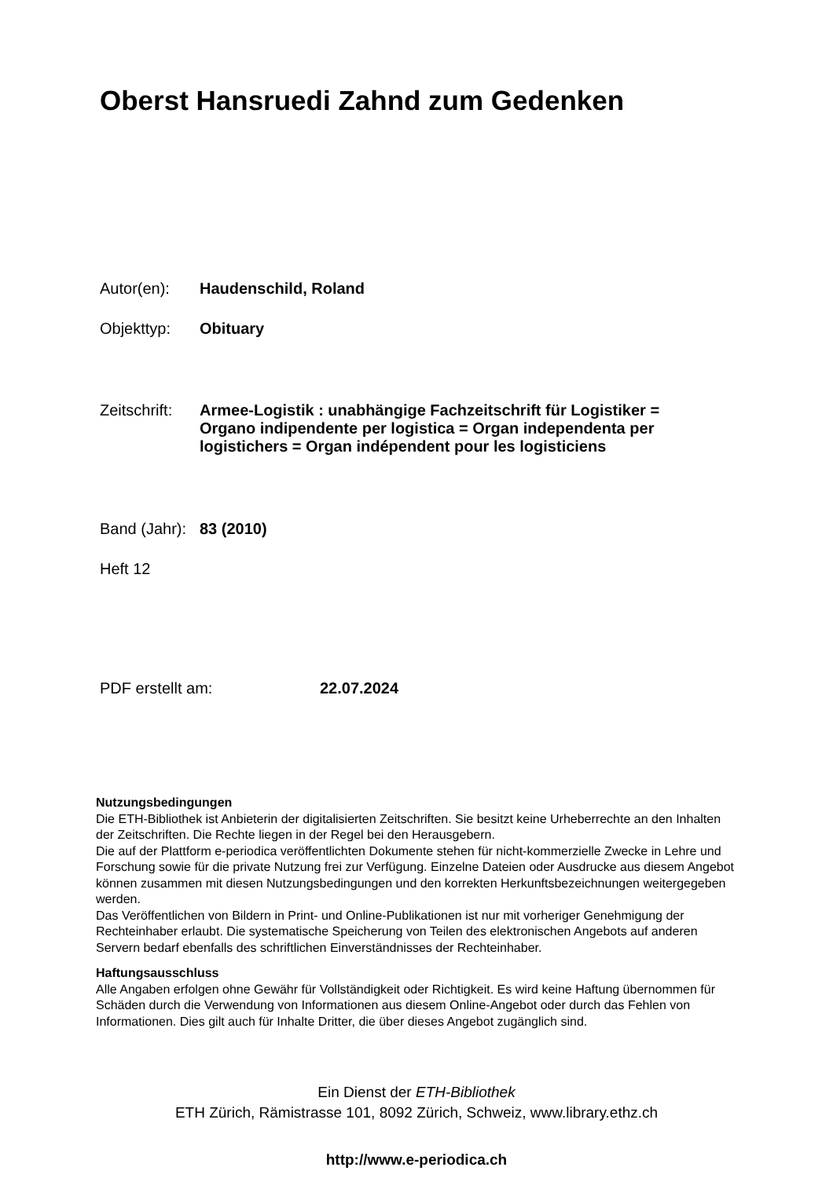Oberst Hansruedi Zahnd zum Gedenken
Autor(en): Haudenschild, Roland
Objekttyp: Obituary
Zeitschrift: Armee-Logistik : unabhängige Fachzeitschrift für Logistiker =
Organo indipendente per logistica = Organ independenta per
logistichers = Organ indépendent pour les logisticiens
Band (Jahr): 83 (2010)
Heft 12
PDF erstellt am: 22.07.2024
Nutzungsbedingungen
Die ETH-Bibliothek ist Anbieterin der digitalisierten Zeitschriften. Sie besitzt keine Urheberrechte an den Inhalten der Zeitschriften. Die Rechte liegen in der Regel bei den Herausgebern.
Die auf der Plattform e-periodica veröffentlichten Dokumente stehen für nicht-kommerzielle Zwecke in Lehre und Forschung sowie für die private Nutzung frei zur Verfügung. Einzelne Dateien oder Ausdrucke aus diesem Angebot können zusammen mit diesen Nutzungsbedingungen und den korrekten Herkunftsbezeichnungen weitergegeben werden.
Das Veröffentlichen von Bildern in Print- und Online-Publikationen ist nur mit vorheriger Genehmigung der Rechteinhaber erlaubt. Die systematische Speicherung von Teilen des elektronischen Angebots auf anderen Servern bedarf ebenfalls des schriftlichen Einverständnisses der Rechteinhaber.
Haftungsausschluss
Alle Angaben erfolgen ohne Gewähr für Vollständigkeit oder Richtigkeit. Es wird keine Haftung übernommen für Schäden durch die Verwendung von Informationen aus diesem Online-Angebot oder durch das Fehlen von Informationen. Dies gilt auch für Inhalte Dritter, die über dieses Angebot zugänglich sind.
Ein Dienst der ETH-Bibliothek
ETH Zürich, Rämistrasse 101, 8092 Zürich, Schweiz, www.library.ethz.ch
http://www.e-periodica.ch